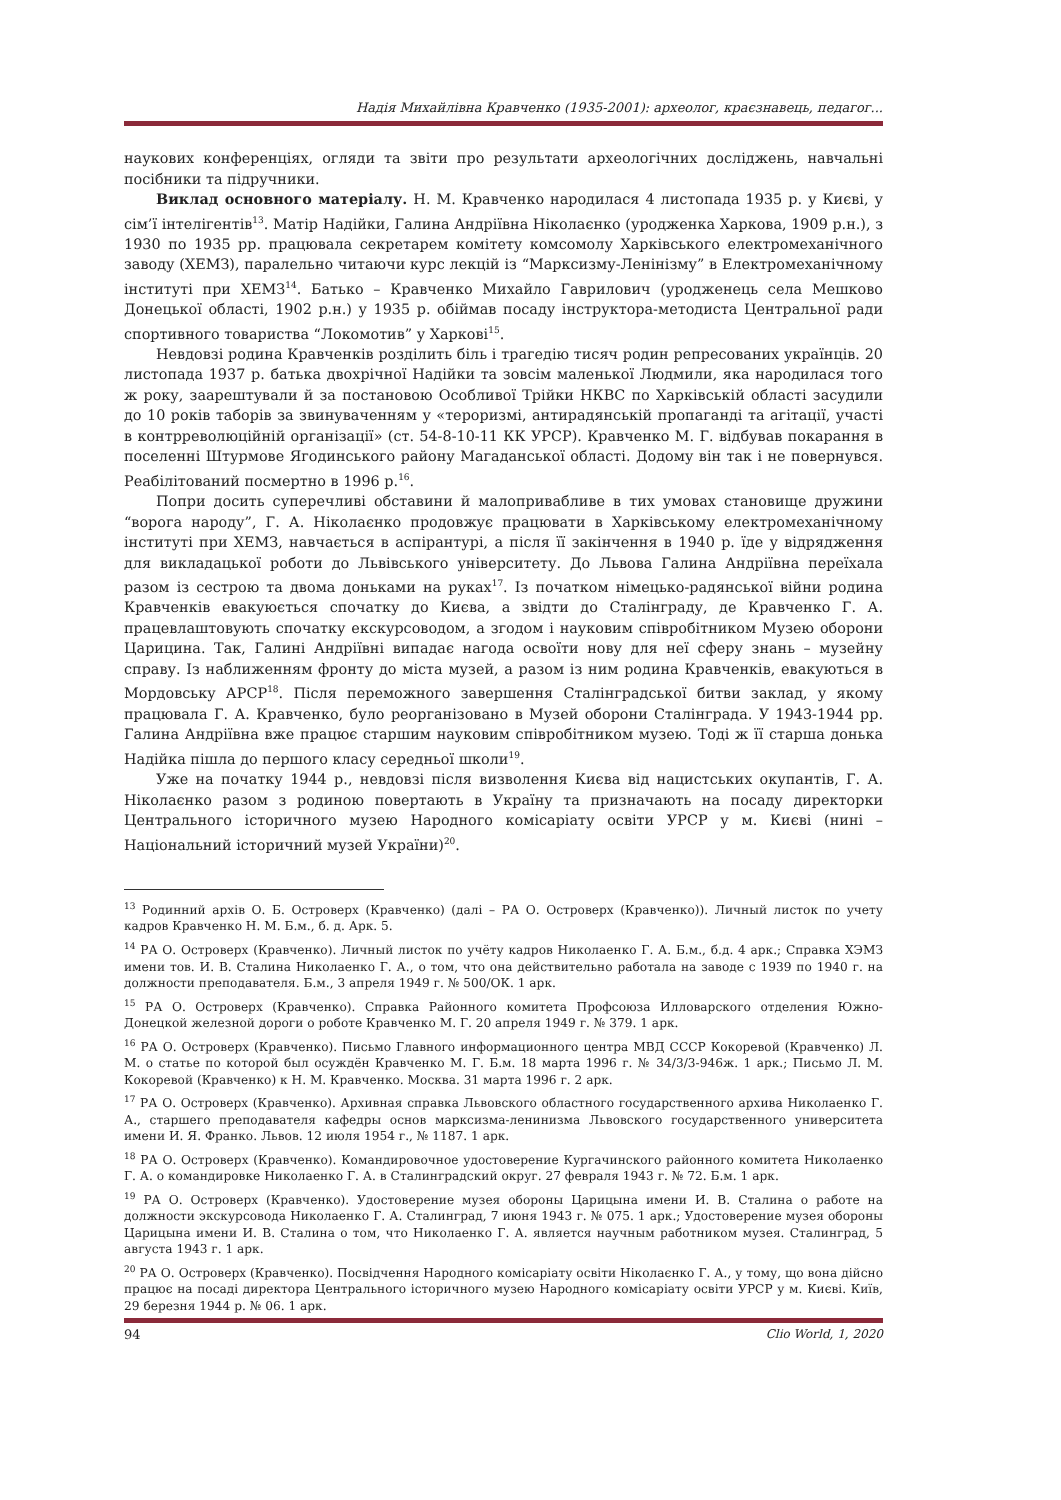Надія Михайлівна Кравченко (1935-2001): археолог, краєзнавець, педагог...
наукових конференціях, огляди та звіти про результати археологічних досліджень, навчальні посібники та підручники.
Виклад основного матеріалу. Н. М. Кравченко народилася 4 листопада 1935 р. у Києві, у сім’ї інтелігентів<sup>13</sup>. Матір Надійки, Галина Андріївна Ніколаєнко (уродженка Харкова, 1909 р.н.), з 1930 по 1935 рр. працювала секретарем комітету комсомолу Харківського електромеханічного заводу (ХЕМЗ), паралельно читаючи курс лекцій із “Марксизму-Ленінізму” в Електромеханічному інституті при ХЕМЗ<sup>14</sup>. Батько – Кравченко Михайло Гаврилович (уродженець села Мешково Донецької області, 1902 р.н.) у 1935 р. обіймав посаду інструктора-методиста Центральної ради спортивного товариства “Локомотив” у Харкові<sup>15</sup>.
Невдовзі родина Кравченків розділить біль і трагедію тисяч родин репресованих українців. 20 листопада 1937 р. батька двохрічної Надійки та зовсім маленької Людмили, яка народилася того ж року, заарештували й за постановою Особливої Трійки НКВС по Харківській області засудили до 10 років таборів за звинуваченням у «тероризмі, антирадянській пропаганді та агітації, участі в контрреволюційній організації» (ст. 54-8-10-11 КК УРСР). Кравченко М. Г. відбував покарання в поселенні Штурмове Ягодинського району Магаданської області. Додому він так і не повернувся. Реабілітований посмертно в 1996 р.<sup>16</sup>.
Попри досить суперечливі обставини й малопривабливе в тих умовах становище дружини “ворога народу”, Г. А. Ніколаєнко продовжує працювати в Харківському електромеханічному інституті при ХЕМЗ, навчається в аспірантурі, а після її закінчення в 1940 р. їде у відрядження для викладацької роботи до Львівського університету. До Львова Галина Андріївна переїхала разом із сестрою та двома доньками на руках<sup>17</sup>. Із початком німецько-радянської війни родина Кравченків евакуюється спочатку до Києва, а звідти до Сталінграду, де Кравченко Г. А. працевлаштовують спочатку екскурсоводом, а згодом і науковим співробітником Музею оборони Царицина. Так, Галині Андріївні випадає нагода освоїти нову для неї сферу знань – музейну справу. Із наближенням фронту до міста музей, а разом із ним родина Кравченків, евакуються в Мордовську АРСР<sup>18</sup>. Після переможного завершення Сталінградської битви заклад, у якому працювала Г. А. Кравченко, було реорганізовано в Музей оборони Сталінграда. У 1943-1944 рр. Галина Андріївна вже працює старшим науковим співробітником музею. Тоді ж її старша донька Надійка пішла до першого класу середньої школи<sup>19</sup>.
Уже на початку 1944 р., невдовзі після визволення Києва від нацистських окупантів, Г. А. Ніколаєнко разом з родиною повертають в Україну та призначають на посаду директорки Центрального історичного музею Народного комісаріату освіти УРСР у м. Києві (нині – Національний історичний музей України)<sup>20</sup>.
<sup>13</sup> Родинний архів О. Б. Островерх (Кравченко) (далі – РА О. Островерх (Кравченко)). Личный листок по учету кадров Кравченко Н. М. Б.м., б. д. Арк. 5.
<sup>14</sup> РА О. Островерх (Кравченко). Личный листок по учёту кадров Николаенко Г. А. Б.м., б.д. 4 арк.; Справка ХЭМЗ имени тов. И. В. Сталина Николаенко Г. А., о том, что она действительно работала на заводе с 1939 по 1940 г. на должности преподавателя. Б.м., 3 апреля 1949 г. № 500/ОК. 1 арк.
<sup>15</sup> РА О. Островерх (Кравченко). Справка Районного комитета Профсоюза Илловарского отделения Южно-Донецкой железной дороги о роботе Кравченко М. Г. 20 апреля 1949 г. № 379. 1 арк.
<sup>16</sup> РА О. Островерх (Кравченко). Письмо Главного информационного центра МВД СССР Кокоревой (Кравченко) Л. М. о статье по которой был осуждён Кравченко М. Г. Б.м. 18 марта 1996 г. № 34/3/3-946ж. 1 арк.; Письмо Л. М. Кокоревой (Кравченко) к Н. М. Кравченко. Москва. 31 марта 1996 г. 2 арк.
<sup>17</sup> РА О. Островерх (Кравченко). Архивная справка Львовского областного государственного архива Николаенко Г. А., старшего преподавателя кафедры основ марксизма-ленинизма Львовского государственного университета имени И. Я. Франко. Львов. 12 июля 1954 г., № 1187. 1 арк.
<sup>18</sup> РА О. Островерх (Кравченко). Командировочное удостоверение Кургачинского районного комитета Николаенко Г. А. о командировке Николаенко Г. А. в Сталинградский округ. 27 февраля 1943 г. № 72. Б.м. 1 арк.
<sup>19</sup> РА О. Островерх (Кравченко). Удостоверение музея обороны Царицына имени И. В. Сталина о работе на должности экскурсовода Николаенко Г. А. Сталинград, 7 июня 1943 г. № 075. 1 арк.; Удостоверение музея обороны Царицына имени И. В. Сталина о том, что Николаенко Г. А. является научным работником музея. Сталинград, 5 августа 1943 г. 1 арк.
<sup>20</sup> РА О. Островерх (Кравченко). Посвідчення Народного комісаріату освіти Ніколаєнко Г. А., у тому, що вона дійсно працює на посаді директора Центрального історичного музею Народного комісаріату освіти УРСР у м. Києві. Київ, 29 березня 1944 р. № 06. 1 арк.
94 Clio World, 1, 2020